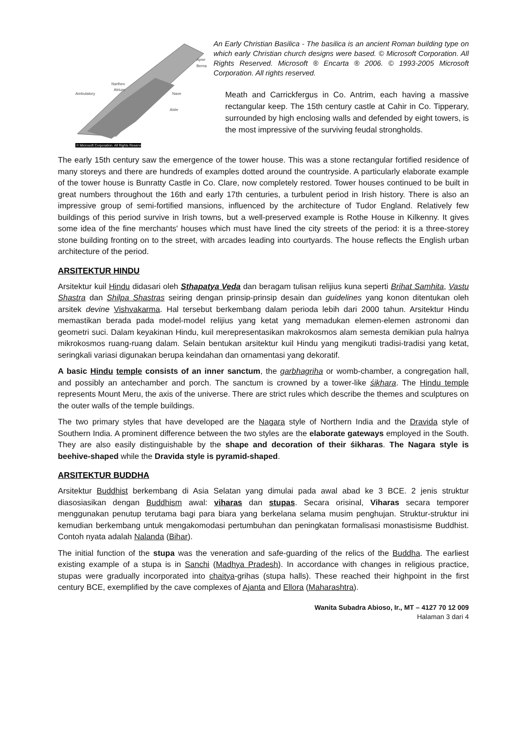Narthex
Atrium
Ambulatory
Nave
Aisle
Apse
Bema
© Microsoft Corporation. All Rights Reserved.
An Early Christian Basilica - The basilica is an ancient Roman building type on which early Christian church designs were based. © Microsoft Corporation. All Rights Reserved. Microsoft ® Encarta ® 2006. © 1993-2005 Microsoft Corporation. All rights reserved.
Meath and Carrickfergus in Co. Antrim, each having a massive rectangular keep. The 15th century castle at Cahir in Co. Tipperary, surrounded by high enclosing walls and defended by eight towers, is the most impressive of the surviving feudal strongholds.
The early 15th century saw the emergence of the tower house. This was a stone rectangular fortified residence of many storeys and there are hundreds of examples dotted around the countryside. A particularly elaborate example of the tower house is Bunratty Castle in Co. Clare, now completely restored. Tower houses continued to be built in great numbers throughout the 16th and early 17th centuries, a turbulent period in Irish history. There is also an impressive group of semi-fortified mansions, influenced by the architecture of Tudor England. Relatively few buildings of this period survive in Irish towns, but a well-preserved example is Rothe House in Kilkenny. It gives some idea of the fine merchants' houses which must have lined the city streets of the period: it is a three-storey stone building fronting on to the street, with arcades leading into courtyards. The house reflects the English urban architecture of the period.
ARSITEKTUR HINDU
Arsitektur kuil Hindu didasari oleh Sthapatya Veda dan beragam tulisan relijius kuna seperti Brihat Samhita, Vastu Shastra dan Shilpa Shastras seiring dengan prinsip-prinsip desain dan guidelines yang konon ditentukan oleh arsitek devine Vishvakarma. Hal tersebut berkembang dalam perioda lebih dari 2000 tahun. Arsitektur Hindu memastikan berada pada model-model relijius yang ketat yang memadukan elemen-elemen astronomi dan geometri suci. Dalam keyakinan Hindu, kuil merepresentasikan makrokosmos alam semesta demikian pula halnya mikrokosmos ruang-ruang dalam. Selain bentukan arsitektur kuil Hindu yang mengikuti tradisi-tradisi yang ketat, seringkali variasi digunakan berupa keindahan dan ornamentasi yang dekoratif.
A basic Hindu temple consists of an inner sanctum, the garbhagriha or womb-chamber, a congregation hall, and possibly an antechamber and porch. The sanctum is crowned by a tower-like śikhara. The Hindu temple represents Mount Meru, the axis of the universe. There are strict rules which describe the themes and sculptures on the outer walls of the temple buildings.
The two primary styles that have developed are the Nagara style of Northern India and the Dravida style of Southern India. A prominent difference between the two styles are the elaborate gateways employed in the South. They are also easily distinguishable by the shape and decoration of their śikharas. The Nagara style is beehive-shaped while the Dravida style is pyramid-shaped.
ARSITEKTUR BUDDHA
Arsitektur Buddhist berkembang di Asia Selatan yang dimulai pada awal abad ke 3 BCE. 2 jenis struktur diasosiasikan dengan Buddhism awal: viharas dan stupas. Secara orisinal, Viharas secara temporer menggunakan penutup terutama bagi para biara yang berkelana selama musim penghujan. Struktur-struktur ini kemudian berkembang untuk mengakomodasi pertumbuhan dan peningkatan formalisasi monastisisme Buddhist. Contoh nyata adalah Nalanda (Bihar).
The initial function of the stupa was the veneration and safe-guarding of the relics of the Buddha. The earliest existing example of a stupa is in Sanchi (Madhya Pradesh). In accordance with changes in religious practice, stupas were gradually incorporated into chaitya-grihas (stupa halls). These reached their highpoint in the first century BCE, exemplified by the cave complexes of Ajanta and Ellora (Maharashtra).
Wanita Subadra Abioso, Ir., MT – 4127 70 12 009
Halaman 3 dari 4